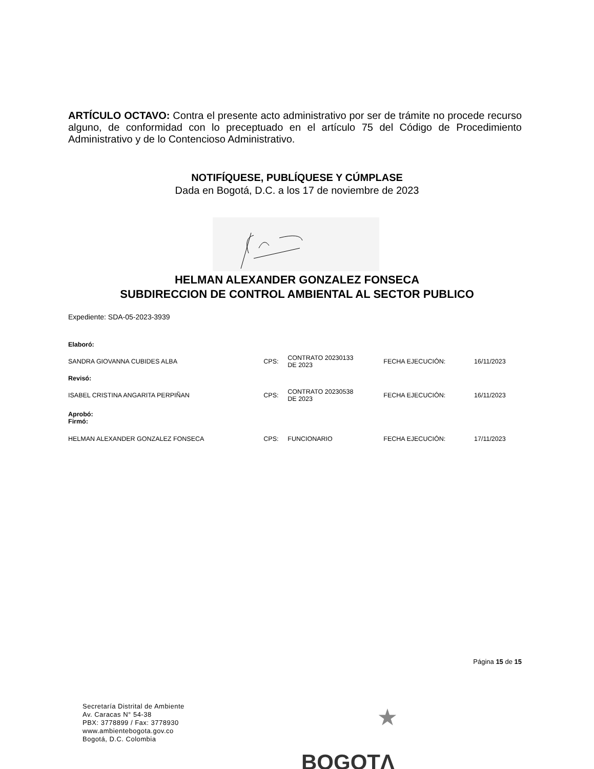ARTÍCULO OCTAVO: Contra el presente acto administrativo por ser de trámite no procede recurso alguno, de conformidad con lo preceptuado en el artículo 75 del Código de Procedimiento Administrativo y de lo Contencioso Administrativo.
NOTIFÍQUESE, PUBLÍQUESE Y CÚMPLASE
Dada en Bogotá, D.C. a los 17 de noviembre de 2023
HELMAN ALEXANDER GONZALEZ FONSECA
SUBDIRECCION DE CONTROL AMBIENTAL AL SECTOR PUBLICO
Expediente: SDA-05-2023-3939
| Elaboró: | | | | |
| SANDRA GIOVANNA CUBIDES ALBA | CPS: | CONTRATO 20230133 DE 2023 | FECHA EJECUCIÓN: | 16/11/2023 |
| Revisó: | | | | |
| ISABEL CRISTINA ANGARITA PERPIÑAN | CPS: | CONTRATO 20230538 DE 2023 | FECHA EJECUCIÓN: | 16/11/2023 |
| Aprobó: Firmó: | | | | |
| HELMAN ALEXANDER GONZALEZ FONSECA | CPS: | FUNCIONARIO | FECHA EJECUCIÓN: | 17/11/2023 |
Página 15 de 15
Secretaría Distrital de Ambiente
Av. Caracas N° 54-38
PBX: 3778899 / Fax: 3778930
www.ambientebogota.gov.co
Bogotá, D.C. Colombia
★
BOGOTΛ